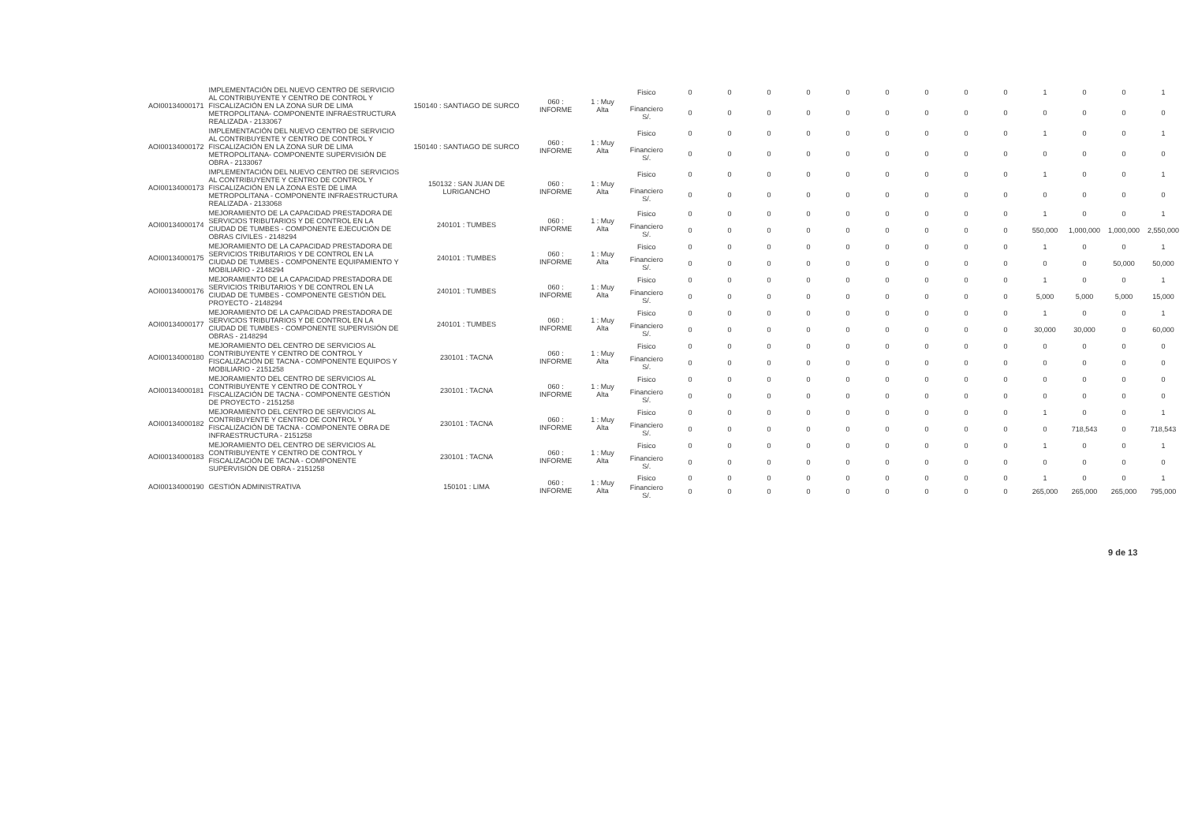| AOI00134000171 | IMPLEMENTACIÓN DEL NUEVO CENTRO DE SERVICIO AL CONTRIBUYENTE Y CENTRO DE CONTROL Y FISCALIZACIÓN EN LA ZONA SUR DE LIMA METROPOLITANA- COMPONENTE INFRAESTRUCTURA REALIZADA - 2133067 | 150140 : SANTIAGO DE SURCO | 060 : INFORME | 1 : Muy Alta | Fisico | 0 | 0 | 0 | 0 | 0 | 0 | 0 | 0 | 0 | 1 | 0 | 0 | 1 |
| | | | | | Financiero S/. | 0 | 0 | 0 | 0 | 0 | 0 | 0 | 0 | 0 | 0 | 0 | 0 | 0 |
| AOI00134000172 | IMPLEMENTACIÓN DEL NUEVO CENTRO DE SERVICIO AL CONTRIBUYENTE Y CENTRO DE CONTROL Y FISCALIZACIÓN EN LA ZONA SUR DE LIMA METROPOLITANA- COMPONENTE SUPERVISIÓN DE OBRA - 2133067 | 150140 : SANTIAGO DE SURCO | 060 : INFORME | 1 : Muy Alta | Fisico | 0 | 0 | 0 | 0 | 0 | 0 | 0 | 0 | 0 | 1 | 0 | 0 | 1 |
| | | | | | Financiero S/. | 0 | 0 | 0 | 0 | 0 | 0 | 0 | 0 | 0 | 0 | 0 | 0 | 0 |
| AOI00134000173 | IMPLEMENTACIÓN DEL NUEVO CENTRO DE SERVICIOS AL CONTRIBUYENTE Y CENTRO DE CONTROL Y FISCALIZACIÓN EN LA ZONA ESTE DE LIMA METROPOLITANA - COMPONENTE INFRAESTRUCTURA REALIZADA - 2133068 | 150132 : SAN JUAN DE LURIGANCHO | 060 : INFORME | 1 : Muy Alta | Fisico | 0 | 0 | 0 | 0 | 0 | 0 | 0 | 0 | 0 | 1 | 0 | 0 | 1 |
| | | | | | Financiero S/. | 0 | 0 | 0 | 0 | 0 | 0 | 0 | 0 | 0 | 0 | 0 | 0 | 0 |
| AOI00134000174 | MEJORAMIENTO DE LA CAPACIDAD PRESTADORA DE SERVICIOS TRIBUTARIOS Y DE CONTROL EN LA CIUDAD DE TUMBES - COMPONENTE EJECUCIÓN DE OBRAS CIVILES - 2148294 | 240101 : TUMBES | 060 : INFORME | 1 : Muy Alta | Fisico | 0 | 0 | 0 | 0 | 0 | 0 | 0 | 0 | 0 | 1 | 0 | 0 | 1 |
| | | | | | Financiero S/. | 0 | 0 | 0 | 0 | 0 | 0 | 0 | 0 | 0 | 550,000 | 1,000,000 | 1,000,000 | 2,550,000 |
| AOI00134000175 | MEJORAMIENTO DE LA CAPACIDAD PRESTADORA DE SERVICIOS TRIBUTARIOS Y DE CONTROL EN LA CIUDAD DE TUMBES - COMPONENTE EQUIPAMIENTO Y MOBILIARIO - 2148294 | 240101 : TUMBES | 060 : INFORME | 1 : Muy Alta | Fisico | 0 | 0 | 0 | 0 | 0 | 0 | 0 | 0 | 0 | 1 | 0 | 0 | 1 |
| | | | | | Financiero S/. | 0 | 0 | 0 | 0 | 0 | 0 | 0 | 0 | 0 | 0 | 0 | 50,000 | 50,000 |
| AOI00134000176 | MEJORAMIENTO DE LA CAPACIDAD PRESTADORA DE SERVICIOS TRIBUTARIOS Y DE CONTROL EN LA CIUDAD DE TUMBES - COMPONENTE GESTIÓN DEL PROYECTO - 2148294 | 240101 : TUMBES | 060 : INFORME | 1 : Muy Alta | Fisico | 0 | 0 | 0 | 0 | 0 | 0 | 0 | 0 | 0 | 1 | 0 | 0 | 1 |
| | | | | | Financiero S/. | 0 | 0 | 0 | 0 | 0 | 0 | 0 | 0 | 0 | 5,000 | 5,000 | 5,000 | 15,000 |
| AOI00134000177 | MEJORAMIENTO DE LA CAPACIDAD PRESTADORA DE SERVICIOS TRIBUTARIOS Y DE CONTROL EN LA CIUDAD DE TUMBES - COMPONENTE SUPERVISIÓN DE OBRAS - 2148294 | 240101 : TUMBES | 060 : INFORME | 1 : Muy Alta | Fisico | 0 | 0 | 0 | 0 | 0 | 0 | 0 | 0 | 0 | 1 | 0 | 0 | 1 |
| | | | | | Financiero S/. | 0 | 0 | 0 | 0 | 0 | 0 | 0 | 0 | 0 | 30,000 | 30,000 | 0 | 60,000 |
| AOI00134000180 | MEJORAMIENTO DEL CENTRO DE SERVICIOS AL CONTRIBUYENTE Y CENTRO DE CONTROL Y FISCALIZACIÓN DE TACNA - COMPONENTE EQUIPOS Y MOBILIARIO - 2151258 | 230101 : TACNA | 060 : INFORME | 1 : Muy Alta | Fisico | 0 | 0 | 0 | 0 | 0 | 0 | 0 | 0 | 0 | 0 | 0 | 0 | 0 |
| | | | | | Financiero S/. | 0 | 0 | 0 | 0 | 0 | 0 | 0 | 0 | 0 | 0 | 0 | 0 | 0 |
| AOI00134000181 | MEJORAMIENTO DEL CENTRO DE SERVICIOS AL CONTRIBUYENTE Y CENTRO DE CONTROL Y FISCALIZACIÓN DE TACNA - COMPONENTE GESTIÓN DE PROYECTO - 2151258 | 230101 : TACNA | 060 : INFORME | 1 : Muy Alta | Fisico | 0 | 0 | 0 | 0 | 0 | 0 | 0 | 0 | 0 | 0 | 0 | 0 | 0 |
| | | | | | Financiero S/. | 0 | 0 | 0 | 0 | 0 | 0 | 0 | 0 | 0 | 0 | 0 | 0 | 0 |
| AOI00134000182 | MEJORAMIENTO DEL CENTRO DE SERVICIOS AL CONTRIBUYENTE Y CENTRO DE CONTROL Y FISCALIZACIÓN DE TACNA - COMPONENTE OBRA DE INFRAESTRUCTURA - 2151258 | 230101 : TACNA | 060 : INFORME | 1 : Muy Alta | Fisico | 0 | 0 | 0 | 0 | 0 | 0 | 0 | 0 | 0 | 1 | 0 | 0 | 1 |
| | | | | | Financiero S/. | 0 | 0 | 0 | 0 | 0 | 0 | 0 | 0 | 0 | 0 | 718,543 | 0 | 718,543 |
| AOI00134000183 | MEJORAMIENTO DEL CENTRO DE SERVICIOS AL CONTRIBUYENTE Y CENTRO DE CONTROL Y FISCALIZACIÓN DE TACNA - COMPONENTE SUPERVISIÓN DE OBRA - 2151258 | 230101 : TACNA | 060 : INFORME | 1 : Muy Alta | Fisico | 0 | 0 | 0 | 0 | 0 | 0 | 0 | 0 | 0 | 1 | 0 | 0 | 1 |
| | | | | | Financiero S/. | 0 | 0 | 0 | 0 | 0 | 0 | 0 | 0 | 0 | 0 | 0 | 0 | 0 |
| AOI00134000190 | GESTIÓN ADMINISTRATIVA | 150101 : LIMA | 060 : INFORME | 1 : Muy Alta | Fisico | 0 | 0 | 0 | 0 | 0 | 0 | 0 | 0 | 0 | 1 | 0 | 0 | 1 |
| | | | | | Financiero S/. | 0 | 0 | 0 | 0 | 0 | 0 | 0 | 0 | 0 | 265,000 | 265,000 | 265,000 | 795,000 |
9 de 13